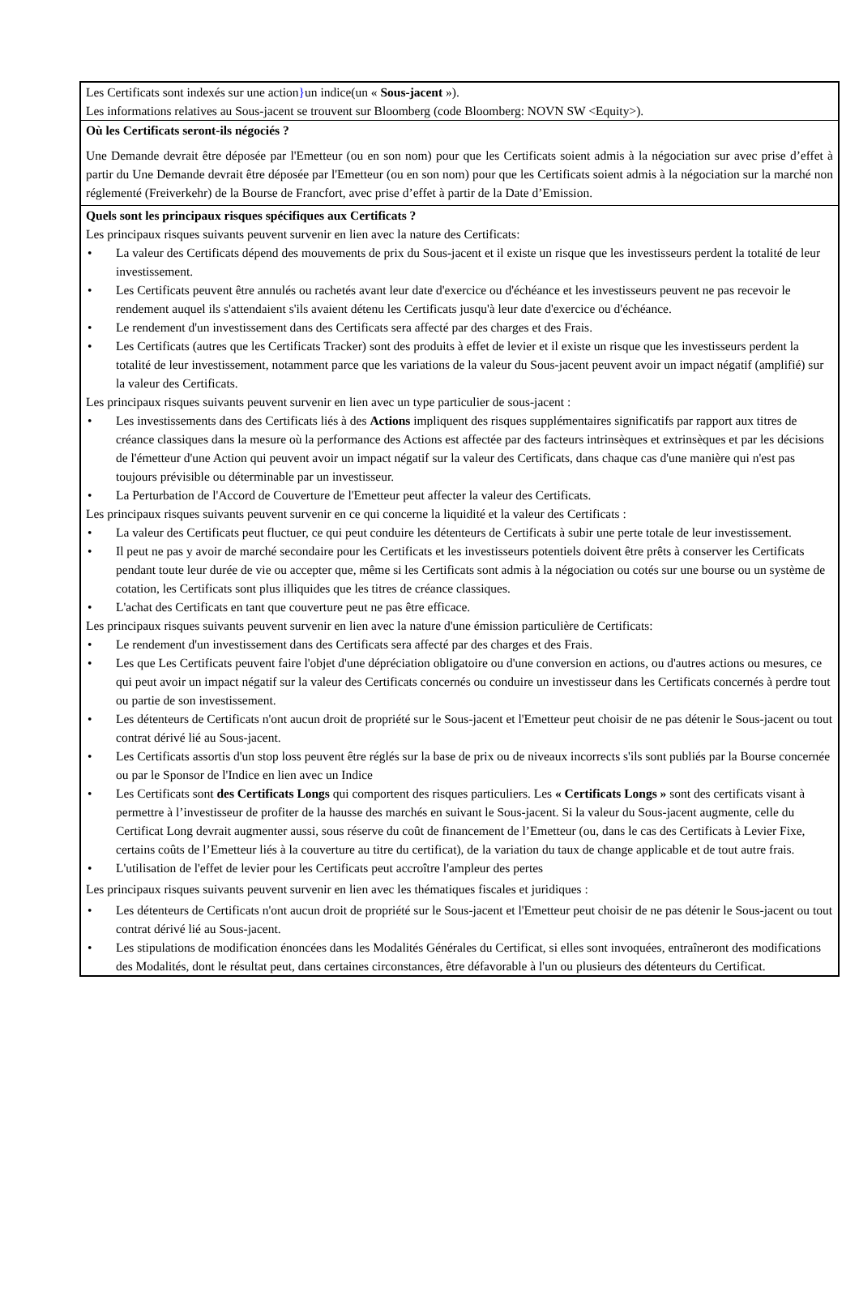Les Certificats sont indexés sur une action}un indice(un « Sous-jacent »).
Les informations relatives au Sous-jacent se trouvent sur Bloomberg (code Bloomberg: NOVN SW <Equity>).
Où les Certificats seront-ils négociés ?
Une Demande devrait être déposée par l'Emetteur (ou en son nom) pour que les Certificats soient admis à la négociation sur avec prise d’effet à partir du Une Demande devrait être déposée par l'Emetteur (ou en son nom) pour que les Certificats soient admis à la négociation sur la marché non réglementé (Freiverkehr) de la Bourse de Francfort, avec prise d’effet à partir de la Date d’Emission.
Quels sont les principaux risques spécifiques aux Certificats ?
Les principaux risques suivants peuvent survenir en lien avec la nature des Certificats:
La valeur des Certificats dépend des mouvements de prix du Sous-jacent et il existe un risque que les investisseurs perdent la totalité de leur investissement.
Les Certificats peuvent être annulés ou rachetés avant leur date d'exercice ou d'échéance et les investisseurs peuvent ne pas recevoir le rendement auquel ils s'attendaient s'ils avaient détenu les Certificats jusqu'à leur date d'exercice ou d'échéance.
Le rendement d'un investissement dans des Certificats sera affecté par des charges et des Frais.
Les Certificats (autres que les Certificats Tracker) sont des produits à effet de levier et il existe un risque que les investisseurs perdent la totalité de leur investissement, notamment parce que les variations de la valeur du Sous-jacent peuvent avoir un impact négatif (amplifié) sur la valeur des Certificats.
Les principaux risques suivants peuvent survenir en lien avec un type particulier de sous-jacent :
Les investissements dans des Certificats liés à des Actions impliquent des risques supplémentaires significatifs par rapport aux titres de créance classiques dans la mesure où la performance des Actions est affectée par des facteurs intrinsèques et extrinsèques et par les décisions de l'émetteur d'une Action qui peuvent avoir un impact négatif sur la valeur des Certificats, dans chaque cas d'une manière qui n'est pas toujours prévisible ou déterminable par un investisseur.
La Perturbation de l'Accord de Couverture de l'Emetteur peut affecter la valeur des Certificats.
Les principaux risques suivants peuvent survenir en ce qui concerne la liquidité et la valeur des Certificats :
La valeur des Certificats peut fluctuer, ce qui peut conduire les détenteurs de Certificats à subir une perte totale de leur investissement.
Il peut ne pas y avoir de marché secondaire pour les Certificats et les investisseurs potentiels doivent être prêts à conserver les Certificats pendant toute leur durée de vie ou accepter que, même si les Certificats sont admis à la négociation ou cotés sur une bourse ou un système de cotation, les Certificats sont plus illiquides que les titres de créance classiques.
L'achat des Certificats en tant que couverture peut ne pas être efficace.
Les principaux risques suivants peuvent survenir en lien avec la nature d'une émission particulière de Certificats:
Le rendement d'un investissement dans des Certificats sera affecté par des charges et des Frais.
Les que Les Certificats peuvent faire l'objet d'une dépréciation obligatoire ou d'une conversion en actions, ou d'autres actions ou mesures, ce qui peut avoir un impact négatif sur la valeur des Certificats concernés ou conduire un investisseur dans les Certificats concernés à perdre tout ou partie de son investissement.
Les détenteurs de Certificats n'ont aucun droit de propriété sur le Sous-jacent et l'Emetteur peut choisir de ne pas détenir le Sous-jacent ou tout contrat dérivé lié au Sous-jacent.
Les Certificats assortis d'un stop loss peuvent être réglés sur la base de prix ou de niveaux incorrects s'ils sont publiés par la Bourse concernée ou par le Sponsor de l'Indice en lien avec un Indice
Les Certificats sont des Certificats Longs qui comportent des risques particuliers. Les « Certificats Longs » sont des certificats visant à permettre à l’investisseur de profiter de la hausse des marchés en suivant le Sous-jacent. Si la valeur du Sous-jacent augmente, celle du Certificat Long devrait augmenter aussi, sous réserve du coût de financement de l’Emetteur (ou, dans le cas des Certificats à Levier Fixe, certains coûts de l’Emetteur liés à la couverture au titre du certificat), de la variation du taux de change applicable et de tout autre frais.
L'utilisation de l'effet de levier pour les Certificats peut accroître l'ampleur des pertes
Les principaux risques suivants peuvent survenir en lien avec les thématiques fiscales et juridiques :
Les détenteurs de Certificats n'ont aucun droit de propriété sur le Sous-jacent et l'Emetteur peut choisir de ne pas détenir le Sous-jacent ou tout contrat dérivé lié au Sous-jacent.
Les stipulations de modification énoncées dans les Modalités Générales du Certificat, si elles sont invoquées, entraîneront des modifications des Modalités, dont le résultat peut, dans certaines circonstances, être défavorable à l'un ou plusieurs des détenteurs du Certificat.